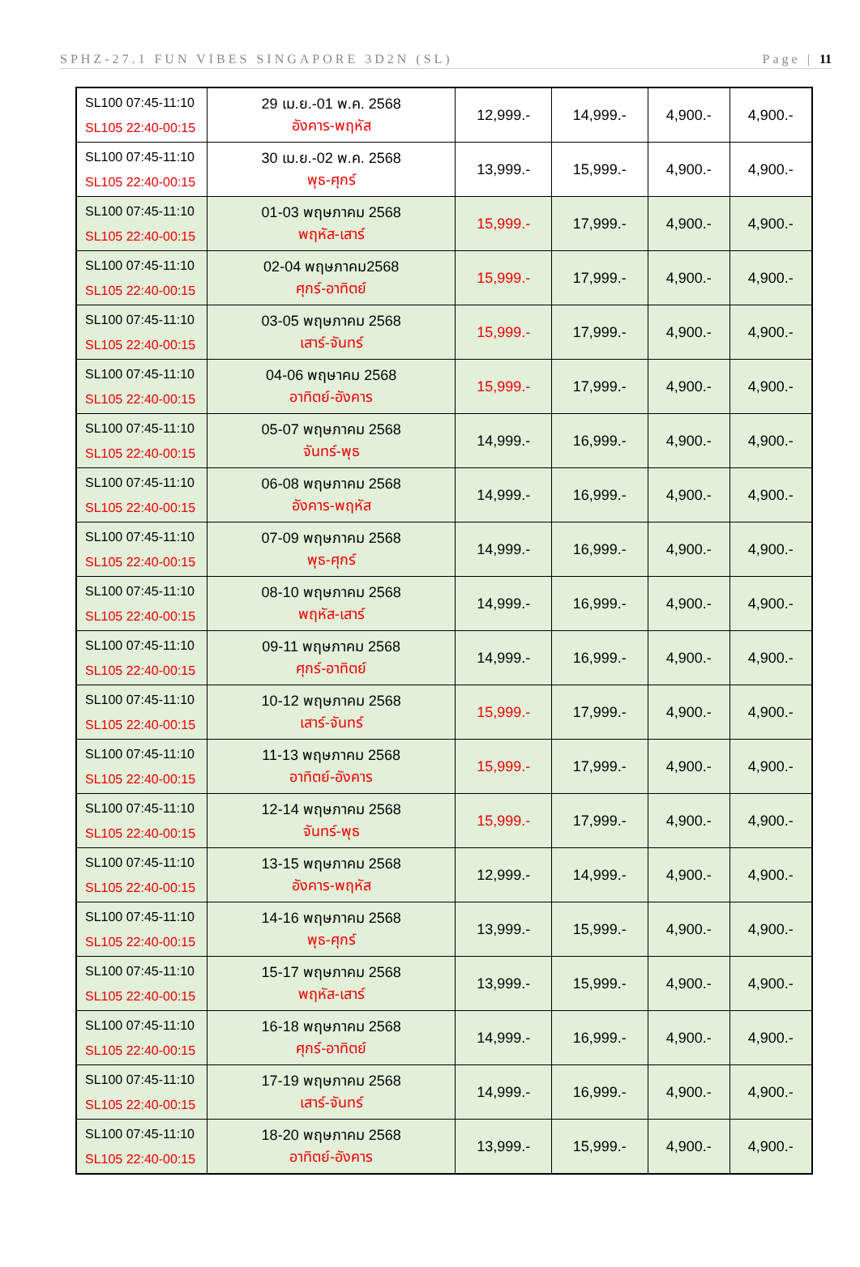SPHZ-27.1 FUN VIBES SINGAPORE 3D2N (SL) Page | 11
| SL100 07:45-11:10 SL105 22:40-00:15 | 29 เม.ย.-01 พ.ค. 2568 อังคาร-พฤหัส | 12,999.- | 14,999.- | 4,900.- | 4,900.- |
| SL100 07:45-11:10 SL105 22:40-00:15 | 30 เม.ย.-02 พ.ค. 2568 พุธ-ศุกร์ | 13,999.- | 15,999.- | 4,900.- | 4,900.- |
| SL100 07:45-11:10 SL105 22:40-00:15 | 01-03 พฤษภาคม 2568 พฤหัส-เสาร์ | 15,999.- | 17,999.- | 4,900.- | 4,900.- |
| SL100 07:45-11:10 SL105 22:40-00:15 | 02-04 พฤษภาคม2568 ศุกร์-อาทิตย์ | 15,999.- | 17,999.- | 4,900.- | 4,900.- |
| SL100 07:45-11:10 SL105 22:40-00:15 | 03-05 พฤษภาคม 2568 เสาร์-จันทร์ | 15,999.- | 17,999.- | 4,900.- | 4,900.- |
| SL100 07:45-11:10 SL105 22:40-00:15 | 04-06 พฤษาคม 2568 อาทิตย์-อังคาร | 15,999.- | 17,999.- | 4,900.- | 4,900.- |
| SL100 07:45-11:10 SL105 22:40-00:15 | 05-07 พฤษภาคม 2568 จันทร์-พุธ | 14,999.- | 16,999.- | 4,900.- | 4,900.- |
| SL100 07:45-11:10 SL105 22:40-00:15 | 06-08 พฤษภาคม 2568 อังคาร-พฤหัส | 14,999.- | 16,999.- | 4,900.- | 4,900.- |
| SL100 07:45-11:10 SL105 22:40-00:15 | 07-09 พฤษภาคม 2568 พุธ-ศุกร์ | 14,999.- | 16,999.- | 4,900.- | 4,900.- |
| SL100 07:45-11:10 SL105 22:40-00:15 | 08-10 พฤษภาคม 2568 พฤหัส-เสาร์ | 14,999.- | 16,999.- | 4,900.- | 4,900.- |
| SL100 07:45-11:10 SL105 22:40-00:15 | 09-11 พฤษภาคม 2568 ศุกร์-อาทิตย์ | 14,999.- | 16,999.- | 4,900.- | 4,900.- |
| SL100 07:45-11:10 SL105 22:40-00:15 | 10-12 พฤษภาคม 2568 เสาร์-จันทร์ | 15,999.- | 17,999.- | 4,900.- | 4,900.- |
| SL100 07:45-11:10 SL105 22:40-00:15 | 11-13 พฤษภาคม 2568 อาทิตย์-อังคาร | 15,999.- | 17,999.- | 4,900.- | 4,900.- |
| SL100 07:45-11:10 SL105 22:40-00:15 | 12-14 พฤษภาคม 2568 จันทร์-พุธ | 15,999.- | 17,999.- | 4,900.- | 4,900.- |
| SL100 07:45-11:10 SL105 22:40-00:15 | 13-15 พฤษภาคม 2568 อังคาร-พฤหัส | 12,999.- | 14,999.- | 4,900.- | 4,900.- |
| SL100 07:45-11:10 SL105 22:40-00:15 | 14-16 พฤษภาคม 2568 พุธ-ศุกร์ | 13,999.- | 15,999.- | 4,900.- | 4,900.- |
| SL100 07:45-11:10 SL105 22:40-00:15 | 15-17 พฤษภาคม 2568 พฤหัส-เสาร์ | 13,999.- | 15,999.- | 4,900.- | 4,900.- |
| SL100 07:45-11:10 SL105 22:40-00:15 | 16-18 พฤษภาคม 2568 ศุกร์-อาทิตย์ | 14,999.- | 16,999.- | 4,900.- | 4,900.- |
| SL100 07:45-11:10 SL105 22:40-00:15 | 17-19 พฤษภาคม 2568 เสาร์-จันทร์ | 14,999.- | 16,999.- | 4,900.- | 4,900.- |
| SL100 07:45-11:10 SL105 22:40-00:15 | 18-20 พฤษภาคม 2568 อาทิตย์-อังคาร | 13,999.- | 15,999.- | 4,900.- | 4,900.- |